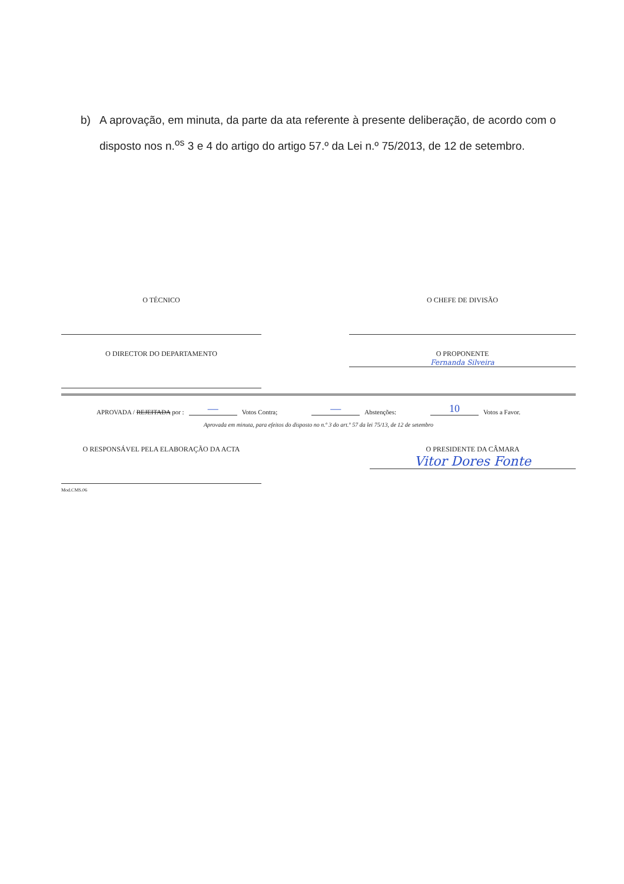b) A aprovação, em minuta, da parte da ata referente à presente deliberação, de acordo com o disposto nos n.<sup>os</sup> 3 e 4 do artigo do artigo 57.º da Lei n.º 75/2013, de 12 de setembro.
O TÉCNICO O CHEFE DE DIVISÃO
O DIRECTOR DO DEPARTAMENTO O PROPONENTE
Fernanda Silveira
APROVADA / REJEITADA por : — Votos Contra; — Abstenções: 10 Votos a Favor.
Aprovada em minuta, para efeitos do disposto no n.º 3 do art.º 57 da lei 75/13, de 12 de setembro
O RESPONSÁVEL PELA ELABORAÇÃO DA ACTA
Mod.CMS.06
O PRESIDENTE DA CÂMARA
Vitor Dores Fonte